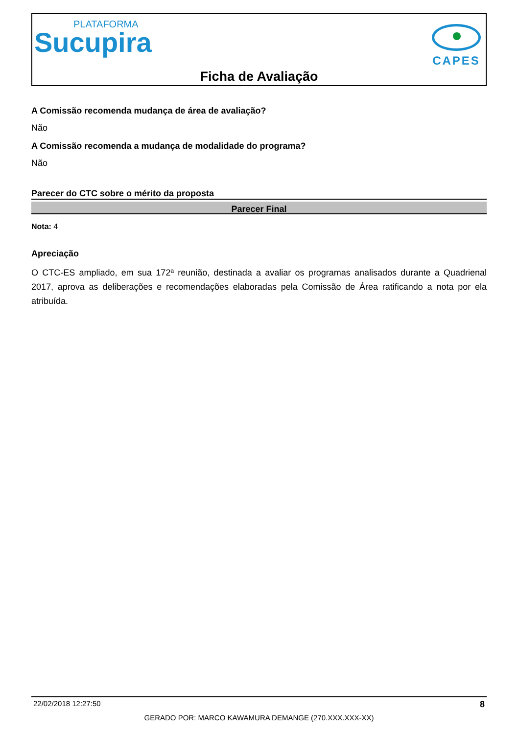PLATAFORMA
Sucupira
CAPES
Ficha de Avaliação
A Comissão recomenda mudança de área de avaliação?
Não
A Comissão recomenda a mudança de modalidade do programa?
Não
Parecer do CTC sobre o mérito da proposta
Parecer Final
Nota: 4
Apreciação
O CTC-ES ampliado, em sua 172ª reunião, destinada a avaliar os programas analisados durante a Quadrienal 2017, aprova as deliberações e recomendações elaboradas pela Comissão de Área ratificando a nota por ela atribuída.
22/02/2018 12:27:50 8
GERADO POR: MARCO KAWAMURA DEMANGE (270.XXX.XXX-XX)